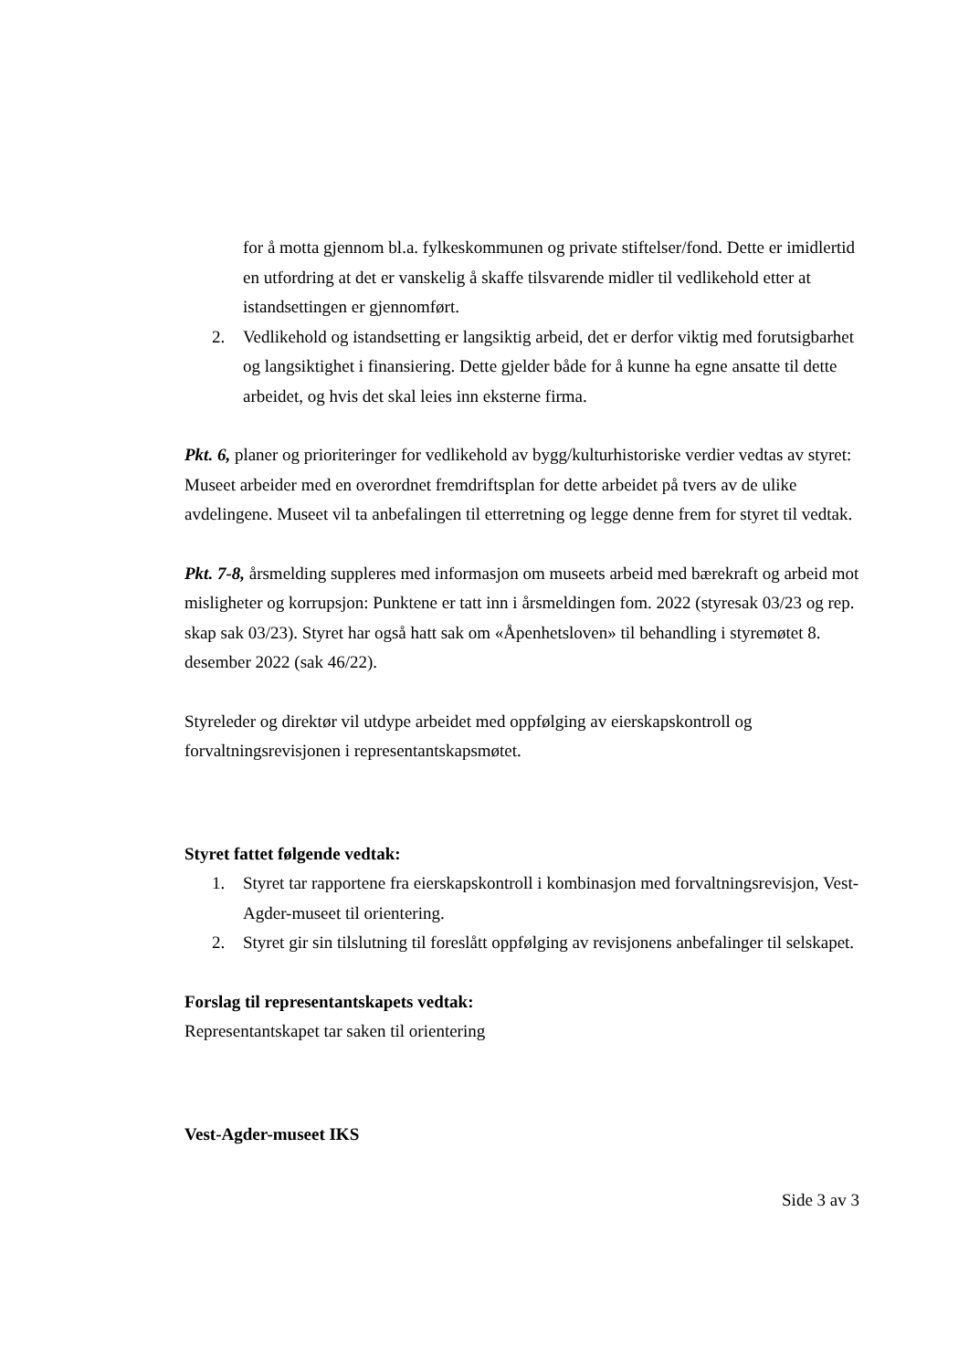for å motta gjennom bl.a. fylkeskommunen og private stiftelser/fond. Dette er imidlertid en utfordring at det er vanskelig å skaffe tilsvarende midler til vedlikehold etter at istandsettingen er gjennomført.
2. Vedlikehold og istandsetting er langsiktig arbeid, det er derfor viktig med forutsigbarhet og langsiktighet i finansiering. Dette gjelder både for å kunne ha egne ansatte til dette arbeidet, og hvis det skal leies inn eksterne firma.
Pkt. 6, planer og prioriteringer for vedlikehold av bygg/kulturhistoriske verdier vedtas av styret: Museet arbeider med en overordnet fremdriftsplan for dette arbeidet på tvers av de ulike avdelingene. Museet vil ta anbefalingen til etterretning og legge denne frem for styret til vedtak.
Pkt. 7-8, årsmelding suppleres med informasjon om museets arbeid med bærekraft og arbeid mot misligheter og korrupsjon: Punktene er tatt inn i årsmeldingen fom. 2022 (styresak 03/23 og rep. skap sak 03/23). Styret har også hatt sak om «Åpenhetsloven» til behandling i styremøtet 8. desember 2022 (sak 46/22).
Styreleder og direktør vil utdype arbeidet med oppfølging av eierskapskontroll og forvaltningsrevisjonen i representantskapsmøtet.
Styret fattet følgende vedtak:
1. Styret tar rapportene fra eierskapskontroll i kombinasjon med forvaltningsrevisjon, Vest-Agder-museet til orientering.
2. Styret gir sin tilslutning til foreslått oppfølging av revisjonens anbefalinger til selskapet.
Forslag til representantskapets vedtak:
Representantskapet tar saken til orientering
Vest-Agder-museet IKS
Side 3 av 3